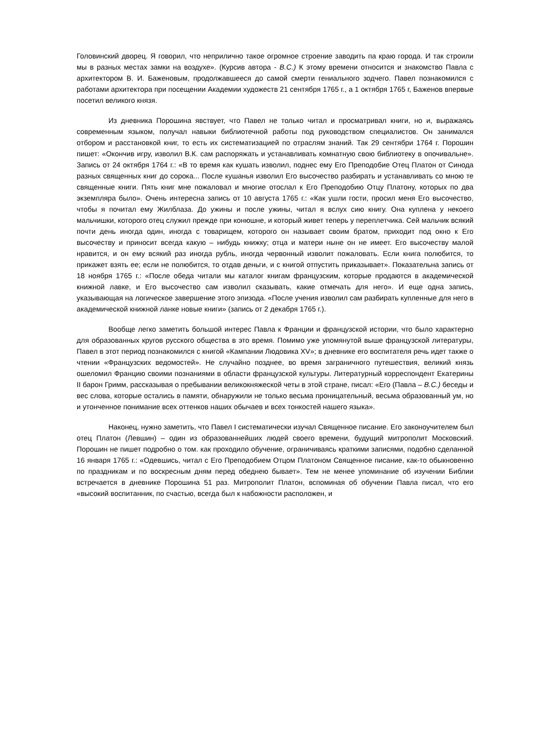Головинский дворец. Я говорил, что неприлично такое огромное строение заводить па краю города. И так строили мы в разных местах замки на воздухе». (Курсив автора - В.С.) К этому времени относится и знакомство Павла с архитектором В. И. Баженовым, продолжавшееся до самой смерти гениального зодчего. Павел познакомился с работами архитектора при посещении Академии художеств 21 сентября 1765 г., а 1 октября 1765 г, Баженов впервые посетил великого князя.
Из дневника Порошина явствует, что Павел не только читал и просматривал книги, но и, выражаясь современным языком, получал навыки библиотечной работы под руководством специалистов. Он занимался отбором и расстановкой книг, то есть их систематизацией по отраслям знаний. Так 29 сентябри 1764 г. Порошин пишет: «Окончив игру, изволил В.К. сам распоряжать и устанавливать комнатную свою библиотеку в опочивальне». Запись от 24 октября 1764 г.: «В то время как кушать изволил, поднес ему Его Преподобие Отец Платон от Синода разных священных книг до сорока... После кушанья изволил Его высочество разбирать и устанавливать со мною те священные книги. Пять книг мне пожаловал и многие отослал к Его Преподобию Отцу Платону, которых по два экземпляра было». Очень интересна запись от 10 августа 1765 г.: «Как ушли гости, просил меня Его высочество, чтобы я почитал ему Жилблаза. До ужины и после ужины, читал я вслух сию книгу. Она куплена у некоего мальчишки, которого отец служил прежде при конюшне, и который живет теперь у переплетчика. Сей мальчик всякий почти день иногда один, иногда с товарищем, которого он называет своим братом, приходит под окно к Его высочеству и приносит всегда какую – нибудь книжку; отца и матери ныне он не имеет. Его высочеству малой нравится, и он ему всякий раз иногда рубль, иногда червонный изволит пожаловать. Если книга полюбится, то прикажет взять ее; если не полюбится, то отдав деньги, и с книгой отпустить приказывает». Показательна запись от 18 ноября 1765 г.: «После обеда читали мы каталог книгам французским, которые продаются в академической книжной лавке, и Его высочество сам изволил сказывать, какие отмечать для него». И еще одна запись, указывающая на логическое завершение этого эпизода. «После учения изволил сам разбирать купленные для него в академической книжной ланке новые книги» (запись от 2 декабря 1765 г.).
Вообще легко заметить большой интерес Павла к Франции и французской истории, что было характерно для образованных кругов русского общества в это время. Помимо уже упомянутой выше французской литературы, Павел в этот период познакомился с книгой «Кампании Людовика XV»; в дневнике его воспитателя речь идет также о чтении «Французских ведомостей». Не случайно позднее, во время заграничного путешествия, великий князь ошеломил Францию своими познаниями в области французской культуры. Литературный корреспондент Екатерины II барон Гримм, рассказывая о пребывании великокняжеской четы в этой стране, писал: «Его (Павла – В.С.) беседы и вес слова, которые остались в памяти, обнаружили не только весьма проницательный, весьма образованный ум, но и утонченное понимание всех оттенков наших обычаев и всех тонкостей нашего языка».
Наконец, нужно заметить, что Павел I систематически изучал Священное писание. Его законоучителем был отец Платон (Левшин) – один из образованнейших людей своего времени, будущий митрополит Московский. Порошин не пишет подробно о том. как проходило обучение, ограничиваясь краткими записями, подобно сделанной 16 января 1765 г.: «Одевшись, читал с Его Преподобием Отцом Платоном Священное писание, как-то обыкновенно по праздникам и по воскресным дням перед обеднею бывает». Тем не менее упоминание об изучении Библии встречается в дневнике Порошина 51 раз. Митрополит Платон, вспоминая об обучении Павла писал, что его «высокий воспитанник, по счастью, всегда был к набожности расположен, и